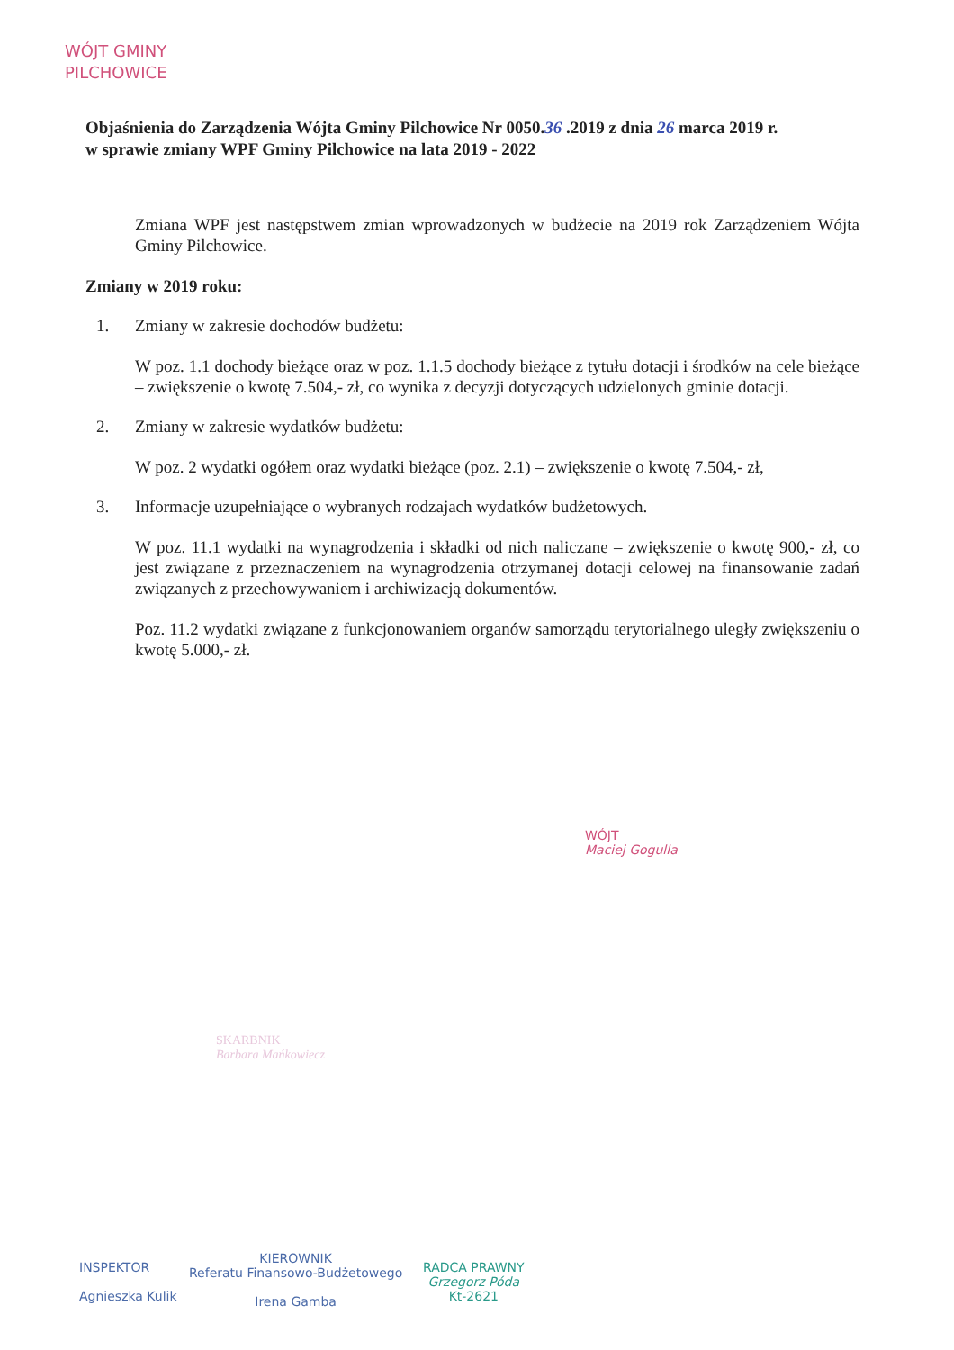WÓJT GMINY
PILCHOWICE
Objaśnienia do Zarządzenia Wójta Gminy Pilchowice Nr 0050.36 .2019 z dnia 26 marca 2019 r.
w sprawie zmiany WPF Gminy Pilchowice na lata 2019 - 2022
Zmiana WPF jest następstwem zmian wprowadzonych w budżecie na 2019 rok Zarządzeniem Wójta Gminy Pilchowice.
Zmiany w 2019 roku:
1. Zmiany w zakresie dochodów budżetu:
W poz. 1.1 dochody bieżące oraz w poz. 1.1.5 dochody bieżące z tytułu dotacji i środków na cele bieżące – zwiększenie o kwotę 7.504,- zł, co wynika z decyzji dotyczących udzielonych gminie dotacji.
2. Zmiany w zakresie wydatków budżetu:
W poz. 2 wydatki ogółem oraz wydatki bieżące (poz. 2.1) – zwiększenie o kwotę 7.504,- zł,
3. Informacje uzupełniające o wybranych rodzajach wydatków budżetowych.
W poz. 11.1 wydatki na wynagrodzenia i składki od nich naliczane – zwiększenie o kwotę 900,- zł, co jest związane z przeznaczeniem na wynagrodzenia otrzymanej dotacji celowej na finansowanie zadań związanych z przechowywaniem i archiwizacją dokumentów.
Poz. 11.2 wydatki związane z funkcjonowaniem organów samorządu terytorialnego uległy zwiększeniu o kwotę 5.000,- zł.
WÓJT
Maciej Gogulla
SKARBNIK
Barbara Mańkowiecz
INSPEKTOR
Agnieszka Kulik
KIEROWNIK
Referatu Finansowo-Budżetowego
Irena Gamba
RADCA PRAWNY
Grzegorz Póda
Kt-2621